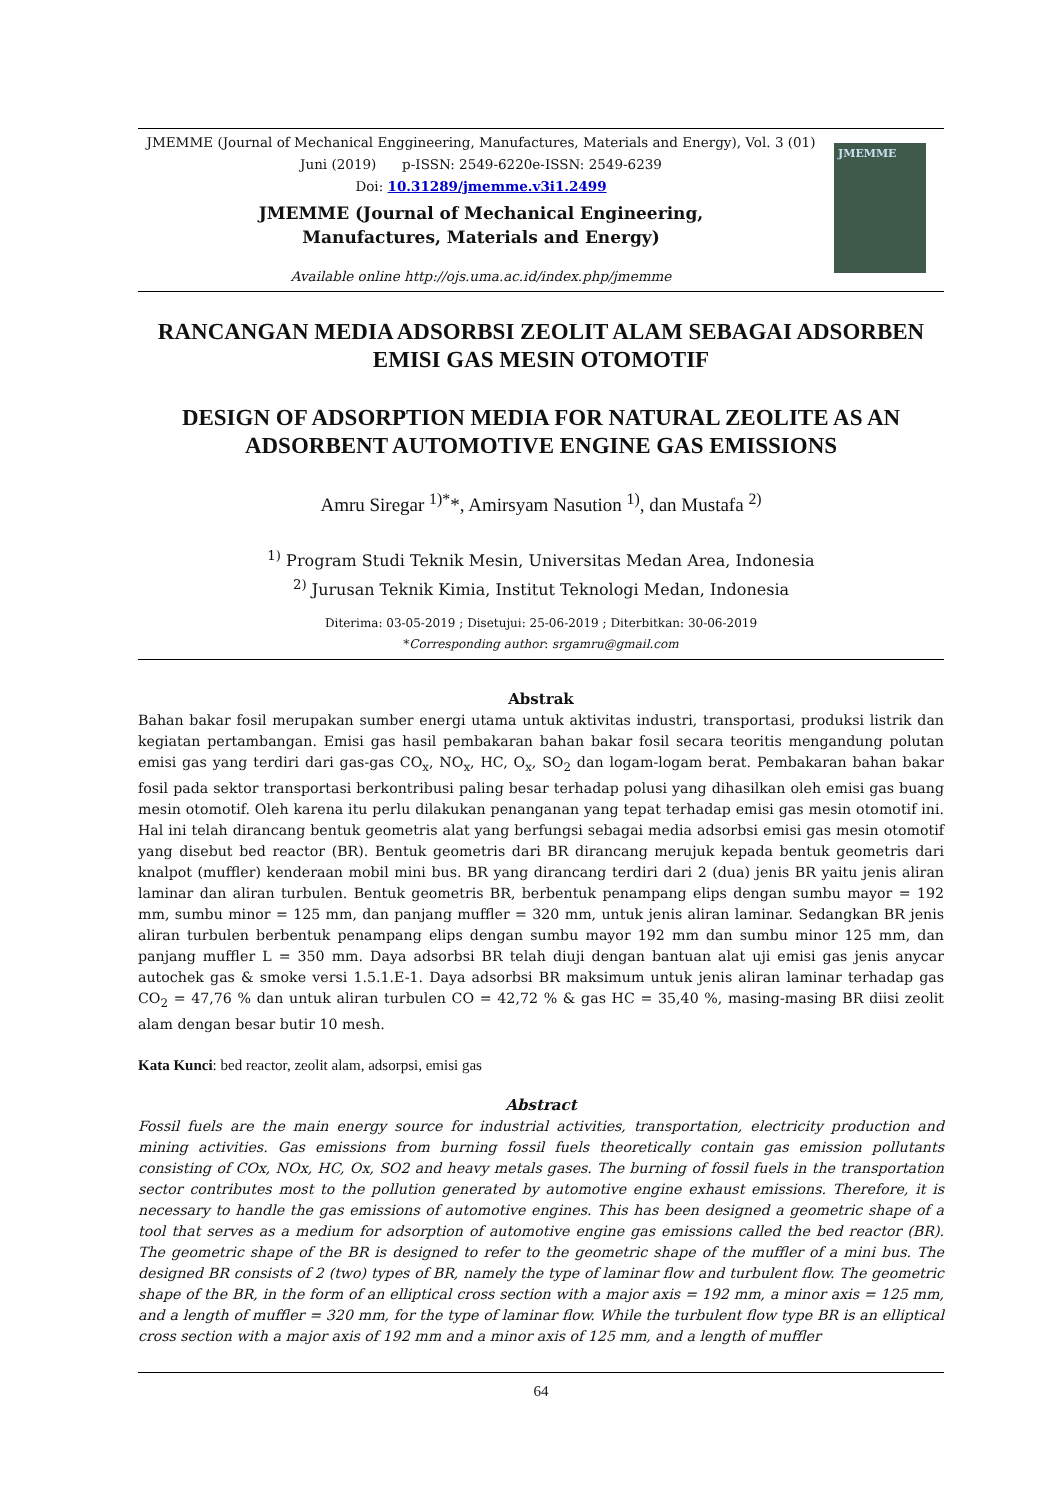JMEMME (Journal of Mechanical Enggineering, Manufactures, Materials and Energy), Vol. 3 (01) Juni (2019) p-ISSN: 2549-6220e-ISSN: 2549-6239
Doi: 10.31289/jmemme.v3i1.2499
JMEMME (Journal of Mechanical Engineering,
Manufactures, Materials and Energy)
Available online http://ojs.uma.ac.id/index.php/jmemme
JMEMME
RANCANGAN MEDIA ADSORBSI ZEOLIT ALAM SEBAGAI ADSORBEN EMISI GAS MESIN OTOMOTIF
DESIGN OF ADSORPTION MEDIA FOR NATURAL ZEOLITE AS AN ADSORBENT AUTOMOTIVE ENGINE GAS EMISSIONS
Amru Siregar <sup>1)*</sup>*, Amirsyam Nasution <sup>1)</sup>, dan Mustafa <sup>2)</sup>
<sup>1)</sup> Program Studi Teknik Mesin, Universitas Medan Area, Indonesia
<sup>2)</sup> Jurusan Teknik Kimia, Institut Teknologi Medan, Indonesia
Diterima: 03-05-2019 ; Disetujui: 25-06-2019 ; Diterbitkan: 30-06-2019
*Corresponding author: srgamru@gmail.com
Abstrak
Bahan bakar fosil merupakan sumber energi utama untuk aktivitas industri, transportasi, produksi listrik dan kegiatan pertambangan. Emisi gas hasil pembakaran bahan bakar fosil secara teoritis mengandung polutan emisi gas yang terdiri dari gas-gas CO<sub>x</sub>, NO<sub>x</sub>, HC, O<sub>x</sub>, SO<sub>2</sub> dan logam-logam berat. Pembakaran bahan bakar fosil pada sektor transportasi berkontribusi paling besar terhadap polusi yang dihasilkan oleh emisi gas buang mesin otomotif. Oleh karena itu perlu dilakukan penanganan yang tepat terhadap emisi gas mesin otomotif ini. Hal ini telah dirancang bentuk geometris alat yang berfungsi sebagai media adsorbsi emisi gas mesin otomotif yang disebut bed reactor (BR). Bentuk geometris dari BR dirancang merujuk kepada bentuk geometris dari knalpot (muffler) kenderaan mobil mini bus. BR yang dirancang terdiri dari 2 (dua) jenis BR yaitu jenis aliran laminar dan aliran turbulen. Bentuk geometris BR, berbentuk penampang elips dengan sumbu mayor = 192 mm, sumbu minor = 125 mm, dan panjang muffler = 320 mm, untuk jenis aliran laminar. Sedangkan BR jenis aliran turbulen berbentuk penampang elips dengan sumbu mayor 192 mm dan sumbu minor 125 mm, dan panjang muffler L = 350 mm. Daya adsorbsi BR telah diuji dengan bantuan alat uji emisi gas jenis anycar autochek gas & smoke versi 1.5.1.E-1. Daya adsorbsi BR maksimum untuk jenis aliran laminar terhadap gas CO<sub>2</sub> = 47,76 % dan untuk aliran turbulen CO = 42,72 % & gas HC = 35,40 %, masing-masing BR diisi zeolit alam dengan besar butir 10 mesh.
Kata Kunci: bed reactor, zeolit alam, adsorpsi, emisi gas
Abstract
Fossil fuels are the main energy source for industrial activities, transportation, electricity production and mining activities. Gas emissions from burning fossil fuels theoretically contain gas emission pollutants consisting of COx, NOx, HC, Ox, SO2 and heavy metals gases. The burning of fossil fuels in the transportation sector contributes most to the pollution generated by automotive engine exhaust emissions. Therefore, it is necessary to handle the gas emissions of automotive engines. This has been designed a geometric shape of a tool that serves as a medium for adsorption of automotive engine gas emissions called the bed reactor (BR). The geometric shape of the BR is designed to refer to the geometric shape of the muffler of a mini bus. The designed BR consists of 2 (two) types of BR, namely the type of laminar flow and turbulent flow. The geometric shape of the BR, in the form of an elliptical cross section with a major axis = 192 mm, a minor axis = 125 mm, and a length of muffler = 320 mm, for the type of laminar flow. While the turbulent flow type BR is an elliptical cross section with a major axis of 192 mm and a minor axis of 125 mm, and a length of muffler
64